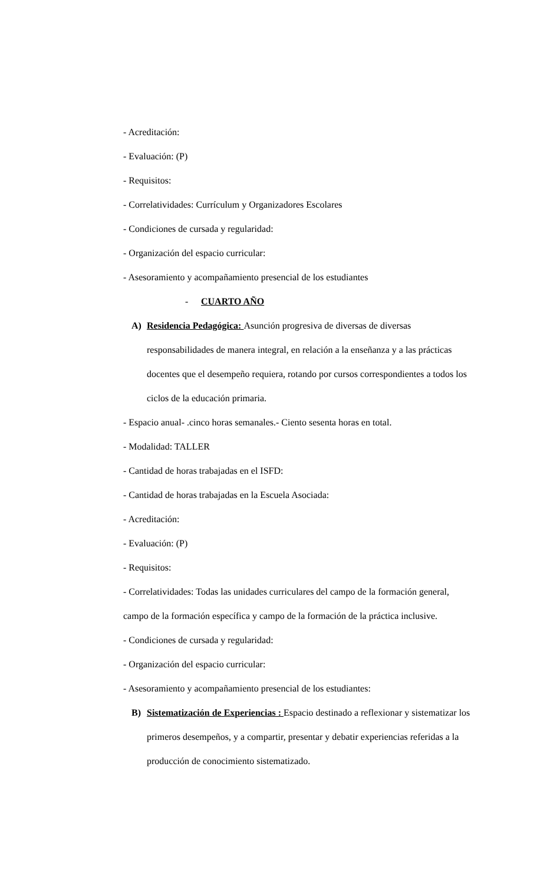- Acreditación:
- Evaluación: (P)
- Requisitos:
- Correlatividades: Currículum y Organizadores Escolares
- Condiciones de cursada y regularidad:
- Organización del espacio curricular:
- Asesoramiento y acompañamiento presencial de los estudiantes
- CUARTO AÑO
A) Residencia Pedagógica: Asunción progresiva de diversas de diversas responsabilidades de manera integral, en relación a la enseñanza y a las prácticas docentes que el desempeño requiera, rotando por cursos correspondientes a todos los ciclos de la educación primaria.
- Espacio anual- .cinco horas semanales.- Ciento sesenta horas en total.
- Modalidad: TALLER
- Cantidad de horas trabajadas en el ISFD:
- Cantidad de horas trabajadas en la Escuela Asociada:
- Acreditación:
- Evaluación: (P)
- Requisitos:
- Correlatividades: Todas las unidades curriculares del campo de la formación general, campo de la formación específica y campo de la formación de la práctica inclusive.
- Condiciones de cursada y regularidad:
- Organización del espacio curricular:
- Asesoramiento y acompañamiento presencial de los estudiantes:
B) Sistematización de Experiencias : Espacio destinado a reflexionar y sistematizar los primeros desempeños, y a compartir, presentar y debatir experiencias referidas a la producción de conocimiento sistematizado.